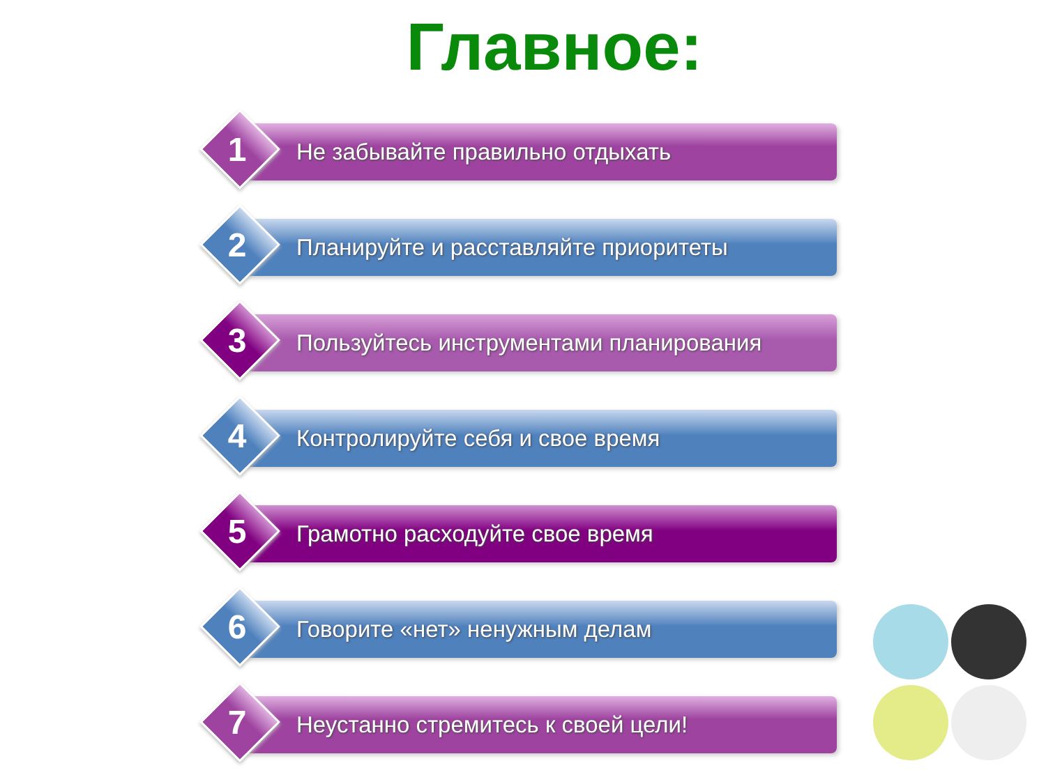Главное:
1
Не забывайте правильно отдыхать
2
Планируйте и расставляйте приоритеты
3
Пользуйтесь инструментами планирования
4
Контролируйте себя и свое время
5 Грамотно расходуйте свое время
6 Говорите «нет» ненужным делам
7
Неустанно стремитесь к своей цели!